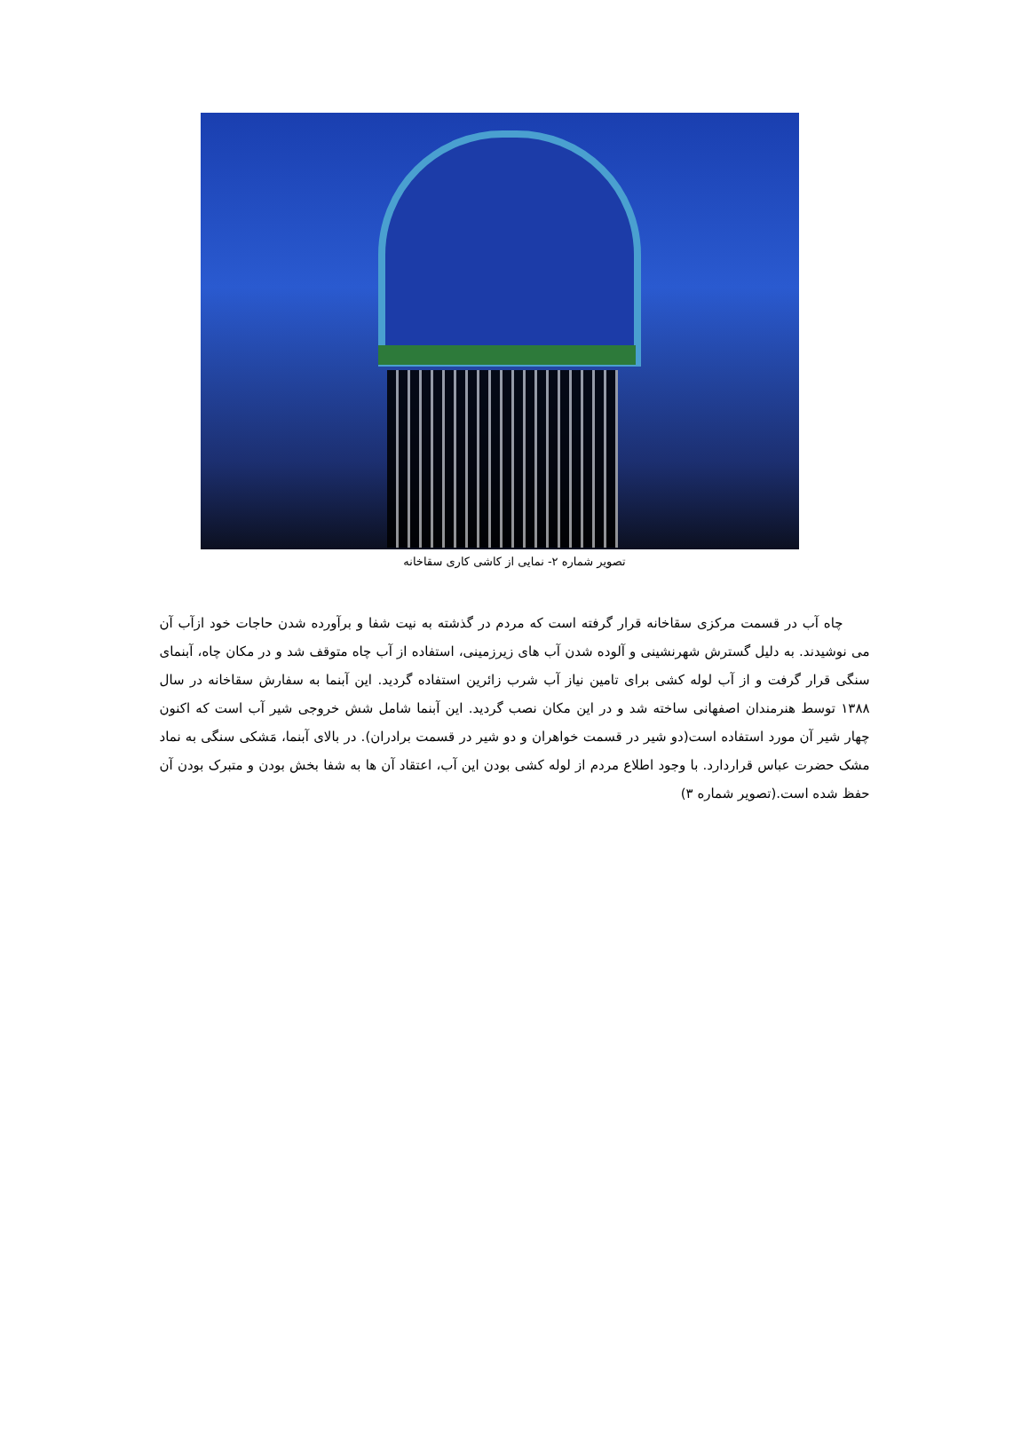تصویر شماره ۲- نمایی از کاشی کاری سقاخانه
چاه آب در قسمت مرکزی سقاخانه قرار گرفته است که مردم در گذشته به نیت شفا و برآورده شدن حاجات خود ازآب آن می نوشیدند. به دلیل گسترش شهرنشینی و آلوده شدن آب های زیرزمینی، استفاده از آب چاه متوقف شد و در مکان چاه، آبنمای سنگی قرار گرفت و از آب لوله کشی برای تامین نیاز آب شرب زائرین استفاده گردید. این آبنما به سفارش سقاخانه در سال ۱۳۸۸ توسط هنرمندان اصفهانی ساخته شد و در این مکان نصب گردید. این آبنما شامل شش خروجی شیر آب است که اکنون چهار شیر آن مورد استفاده است(دو شیر در قسمت خواهران و دو شیر در قسمت برادران). در بالای آبنما، مَشکی سنگی به نماد مشک حضرت عباس قراردارد. با وجود اطلاع مردم از لوله کشی بودن این آب، اعتقاد آن ها به شفا بخش بودن و متبرک بودن آن حفظ شده است.(تصویر شماره ۳)